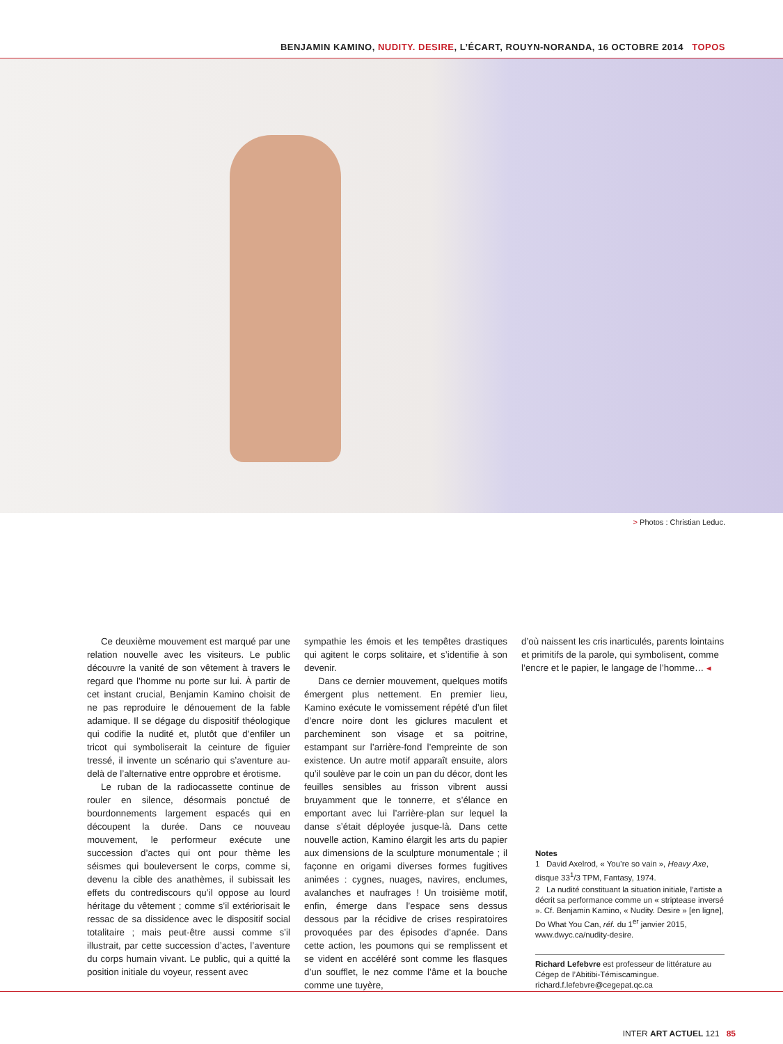BENJAMIN KAMINO, NUDITY. DESIRE, L’ÉCART, ROUYN-NORANDA, 16 OCTOBRE 2014 TOPOS
> Photos : Christian Leduc.
Ce deuxième mouvement est marqué par une relation nouvelle avec les visiteurs. Le public découvre la vanité de son vêtement à travers le regard que l’homme nu porte sur lui. À partir de cet instant crucial, Benjamin Kamino choisit de ne pas reproduire le dénouement de la fable adamique. Il se dégage du dispositif théologique qui codifie la nudité et, plutôt que d’enfiler un tricot qui symboliserait la ceinture de figuier tressé, il invente un scénario qui s’aventure au-delà de l’alternative entre opprobre et érotisme.
Le ruban de la radiocassette continue de rouler en silence, désormais ponctué de bourdonnements largement espacés qui en découpent la durée. Dans ce nouveau mouvement, le performeur exécute une succession d’actes qui ont pour thème les séismes qui bouleversent le corps, comme si, devenu la cible des anathèmes, il subissait les effets du contrediscours qu’il oppose au lourd héritage du vêtement ; comme s’il extériorisait le ressac de sa dissidence avec le dispositif social totalitaire ; mais peut-être aussi comme s’il illustrait, par cette succession d’actes, l’aventure du corps humain vivant. Le public, qui a quitté la position initiale du voyeur, ressent avec
sympathie les émois et les tempêtes drastiques qui agitent le corps solitaire, et s’identifie à son devenir.
Dans ce dernier mouvement, quelques motifs émergent plus nettement. En premier lieu, Kamino exécute le vomissement répété d’un filet d’encre noire dont les giclures maculent et parcheminent son visage et sa poitrine, estampant sur l’arrière-fond l’empreinte de son existence. Un autre motif apparaît ensuite, alors qu’il soulève par le coin un pan du décor, dont les feuilles sensibles au frisson vibrent aussi bruyamment que le tonnerre, et s’élance en emportant avec lui l’arrière-plan sur lequel la danse s’était déployée jusque-là. Dans cette nouvelle action, Kamino élargit les arts du papier aux dimensions de la sculpture monumentale ; il façonne en origami diverses formes fugitives animées : cygnes, nuages, navires, enclumes, avalanches et naufrages ! Un troisième motif, enfin, émerge dans l’espace sens dessus dessous par la récidive de crises respiratoires provoquées par des épisodes d’apnée. Dans cette action, les poumons qui se remplissent et se vident en accéléré sont comme les flasques d’un soufflet, le nez comme l’âme et la bouche comme une tuyère,
d’où naissent les cris inarticulés, parents lointains et primitifs de la parole, qui symbolisent, comme l’encre et le papier, le langage de l’homme… ◂
Notes
1 David Axelrod, « You’re so vain », Heavy Axe, disque 33<sup>1</sup>/3 TPM, Fantasy, 1974.
2 La nudité constituant la situation initiale, l’artiste a décrit sa performance comme un « striptease inversé ». Cf. Benjamin Kamino, « Nudity. Desire » [en ligne], Do What You Can, réf. du 1<sup>er</sup> janvier 2015, www.dwyc.ca/nudity-desire.
Richard Lefebvre est professeur de littérature au Cégep de l’Abitibi-Témiscamingue.
richard.f.lefebvre@cegepat.qc.ca
INTER ART ACTUEL 121 85